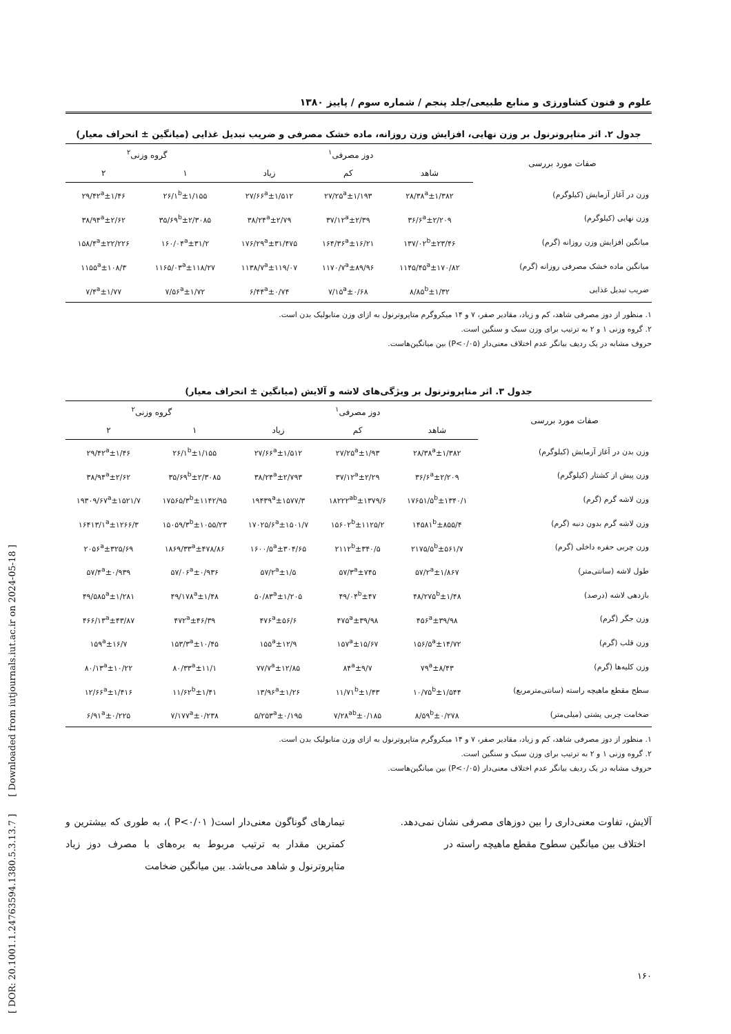[ DOR: 20.1001.1.24763594.1380.5.3.13.7 ] [ Downloaded from iutjournals.iut.ac.ir on 2024-05-18 ]
علوم و فنون کشاورزی و منابع طبیعی/جلد پنجم / شماره سوم / پاییز ۱۳۸۰
جدول ۲. اثر متاپروترنول بر وزن نهایی، افزایش وزن روزانه، ماده خشک مصرفی و ضریب تبدیل غذایی (میانگین ± انحراف معیار)
| صفات مورد بررسی | دوز مصرفی<sup>۱</sup> | | | گروه وزنی<sup>۲</sup> | |
| --- | --- | --- | --- | --- | --- |
| | شاهد | کم | زیاد | ۱ | ۲ |
| وزن در آغاز آزمایش (کیلوگرم) | ۲۸/۳۸<sup>a</sup>±۱/۳۸۲ | ۲۷/۲۵<sup>a</sup>±۱/۱۹۳ | ۲۷/۶۶<sup>a</sup>±۱/۵۱۲ | ۲۶/۱<sup>b</sup>±۱/۱۵۵ | ۲۹/۴۲<sup>a</sup>±۱/۴۶ |
| وزن نهایی (کیلوگرم) | ۳۶/۶<sup>a</sup>±۲/۲۰۹ | ۳۷/۱۲<sup>a</sup>±۲/۳۹ | ۳۸/۲۴<sup>a</sup>±۲/۷۹ | ۳۵/۶۹<sup>b</sup>±۲/۳۰۸۵ | ۳۸/۹۴<sup>a</sup>±۲/۶۲ |
| میانگین افزایش وزن روزانه (گرم) | ۱۳۷/۰۲<sup>b</sup>±۲۳/۴۶ | ۱۶۴/۳۶<sup>a</sup>±۱۶/۲۱ | ۱۷۶/۲۹<sup>a</sup>±۳۱/۴۷۵ | ۱۶۰/۰۴<sup>a</sup>±۳۱/۲ | ۱۵۸/۴<sup>a</sup>±۲۲/۲۲۶ |
| میانگین ماده خشک مصرفی روزانه (گرم) | ۱۱۴۵/۴۵<sup>a</sup>±۱۷۰/۸۲ | ۱۱۷۰/۷<sup>a</sup>±۸۹/۹۶ | ۱۱۳۸/۷<sup>a</sup>±۱۱۹/۰۷ | ۱۱۶۵/۰۳<sup>a</sup>±۱۱۸/۲۷ | ۱۱۵۵<sup>a</sup>±۱۰۸/۳ |
| ضریب تبدیل غذایی | ۸/۸۵<sup>b</sup>±۱/۳۲ | ۷/۱۵<sup>a</sup>±۰/۶۸ | ۶/۴۴<sup>a</sup>±۰/۷۴ | ۷/۵۶<sup>a</sup>±۱/۷۲ | ۷/۴<sup>a</sup>±۱/۷۷ |
۱. منظور از دوز مصرفی شاهد، کم و زیاد، مقادیر صفر، ۷ و ۱۴ میکروگرم متاپروترنول به ازای وزن متابولیک بدن است.
۲. گروه وزنی ۱ و ۲ به ترتیب برای وزن سبک و سنگین است.
حروف مشابه در یک ردیف بیانگر عدم اختلاف معنی‌دار (P<۰/۰۵) بین میانگین‌هاست.
جدول ۳. اثر متاپروترنول بر ویژگی‌های لاشه و آلایش (میانگین ± انحراف معیار)
| صفات مورد بررسی | دوز مصرفی<sup>۱</sup> | | | گروه وزنی<sup>۲</sup> | |
| --- | --- | --- | --- | --- | --- |
| | شاهد | کم | زیاد | ۱ | ۲ |
| وزن بدن در آغاز آزمایش (کیلوگرم) | ۲۸/۳۸<sup>a</sup>±۱/۳۸۲ | ۲۷/۲۵<sup>a</sup>±۱/۹۳ | ۲۷/۶۶<sup>a</sup>±۱/۵۱۲ | ۲۶/۱<sup>b</sup>±۱/۱۵۵ | ۲۹/۴۲<sup>a</sup>±۱/۴۶ |
| وزن پیش از کشتار (کیلوگرم) | ۳۶/۶<sup>a</sup>±۲/۲۰۹ | ۳۷/۱۲<sup>a</sup>±۲/۲۹ | ۳۸/۲۴<sup>a</sup>±۲/۷۹۳ | ۳۵/۶۹<sup>b</sup>±۲/۳۰۸۵ | ۳۸/۹۴<sup>a</sup>±۲/۶۲ |
| وزن لاشه گرم (گرم) | ۱۷۶۵۱/۵<sup>b</sup>±۱۳۴۰/۱ | ۱۸۲۲۲<sup>ab</sup>±۱۳۷۹/۶ | ۱۹۴۳۹<sup>a</sup>±۱۵۷۷/۳ | ۱۷۵۶۵/۳<sup>b</sup>±۱۱۴۲/۹۵ | ۱۹۳۰۹/۶۷<sup>a</sup>±۱۵۲۱/۷ |
| وزن لاشه گرم بدون دنبه (گرم) | ۱۴۵۸۱<sup>b</sup>±۸۵۵/۴ | ۱۵۶۰۲<sup>b</sup>±۱۱۲۵/۲ | ۱۷۰۲۵/۶<sup>a</sup>±۱۵۰۱/۷ | ۱۵۰۵۹/۳<sup>b</sup>±۱۰۵۵/۲۳ | ۱۶۴۱۳/۱<sup>a</sup>±۱۲۶۶/۳ |
| وزن چربی حفره داخلی (گرم) | ۲۱۷۵/۵<sup>b</sup>±۵۶۱/۷ | ۲۱۱۲<sup>b</sup>±۳۴۰/۵ | ۱۶۰۰/۵<sup>a</sup>±۳۰۴/۶۵ | ۱۸۶۹/۳۳<sup>a</sup>±۴۷۸/۸۶ | ۲۰۵۶<sup>a</sup>±۳۲۵/۶۹ |
| طول لاشه (سانتی‌متر) | ۵۷/۲<sup>a</sup>±۱/۸۶۷ | ۵۷/۳<sup>a</sup>±۷۴۵ | ۵۷/۲<sup>a</sup>±۱/۵ | ۵۷/۰۶<sup>a</sup>±۰/۹۳۶ | ۵۷/۴<sup>a</sup>±۰/۹۳۹ |
| بازدهی لاشه (درصد) | ۴۸/۲۷۵<sup>b</sup>±۱/۴۸ | ۴۹/۰۴<sup>b</sup>±۴۷ | ۵۰/۸۳<sup>a</sup>±۱/۲۰۵ | ۴۹/۱۷۸<sup>a</sup>±۱/۴۸ | ۴۹/۵۸۵<sup>a</sup>±۱/۲۸۱ |
| وزن جگر (گرم) | ۴۵۶<sup>a</sup>±۳۹/۹۸ | ۴۷۵<sup>a</sup>±۳۹/۹۸ | ۴۷۶<sup>a</sup>±۵۶/۶ | ۴۷۲<sup>a</sup>±۴۶/۳۹ | ۴۶۶/۱۳<sup>a</sup>±۴۳/۸۷ |
| وزن قلب (گرم) | ۱۵۶/۵<sup>a</sup>±۱۴/۷۲ | ۱۵۷<sup>a</sup>±۱۵/۶۷ | ۱۵۵<sup>a</sup>±۱۲/۹ | ۱۵۳/۳<sup>a</sup>±۱۰/۴۵ | ۱۵۹<sup>a</sup>±۱۶/۷ |
| وزن کلیه‌ها (گرم) | ۷۹<sup>a</sup>±۸/۴۳ | ۸۴<sup>a</sup>±۹/۷ | ۷۷/۷<sup>a</sup>±۱۲/۸۵ | ۸۰/۳۳<sup>a</sup>±۱۱/۱ | ۸۰/۱۳<sup>a</sup>±۱۰/۲۲ |
| سطح مقطع ماهیچه راسته (سانتی‌مترمربع) | ۱۰/۷۵<sup>b</sup>±۱/۵۴۴ | ۱۱/۷۱<sup>b</sup>±۱/۴۳ | ۱۳/۹۶<sup>a</sup>±۱/۲۶ | ۱۱/۶۲<sup>b</sup>±۱/۴۱ | ۱۲/۶۶<sup>a</sup>±۱/۴۱۶ |
| ضخامت چربی پشتی (میلی‌متر) | ۸/۵۹<sup>b</sup>±۰/۲۷۸ | ۷/۲۸<sup>ab</sup>±۰/۱۸۵ | ۵/۲۵۳<sup>a</sup>±۰/۱۹۵ | ۷/۱۷۷<sup>a</sup>±۰/۲۳۸ | ۶/۹۱<sup>a</sup>±۰/۲۲۵ |
۱. منظور از دوز مصرفی شاهد، کم و زیاد، مقادیر صفر، ۷ و ۱۴ میکروگرم متاپروترنول به ازای وزن متابولیک بدن است.
۲. گروه وزنی ۱ و ۲ به ترتیب برای وزن سبک و سنگین است.
حروف مشابه در یک ردیف بیانگر عدم اختلاف معنی‌دار (P<۰/۰۵) بین میانگین‌هاست.
آلایش، تفاوت معنی‌داری را بین دوزهای مصرفی نشان نمی‌دهد.
اختلاف بین میانگین سطوح مقطع ماهیچه راسته در
تیمارهای گوناگون معنی‌دار است( P<۰/۰۱ )، به طوری که بیشترین و کمترین مقدار به ترتیب مربوط به بره‌های با مصرف دوز زیاد متاپروترنول و شاهد می‌باشد. بین میانگین ضخامت
۱۶۰